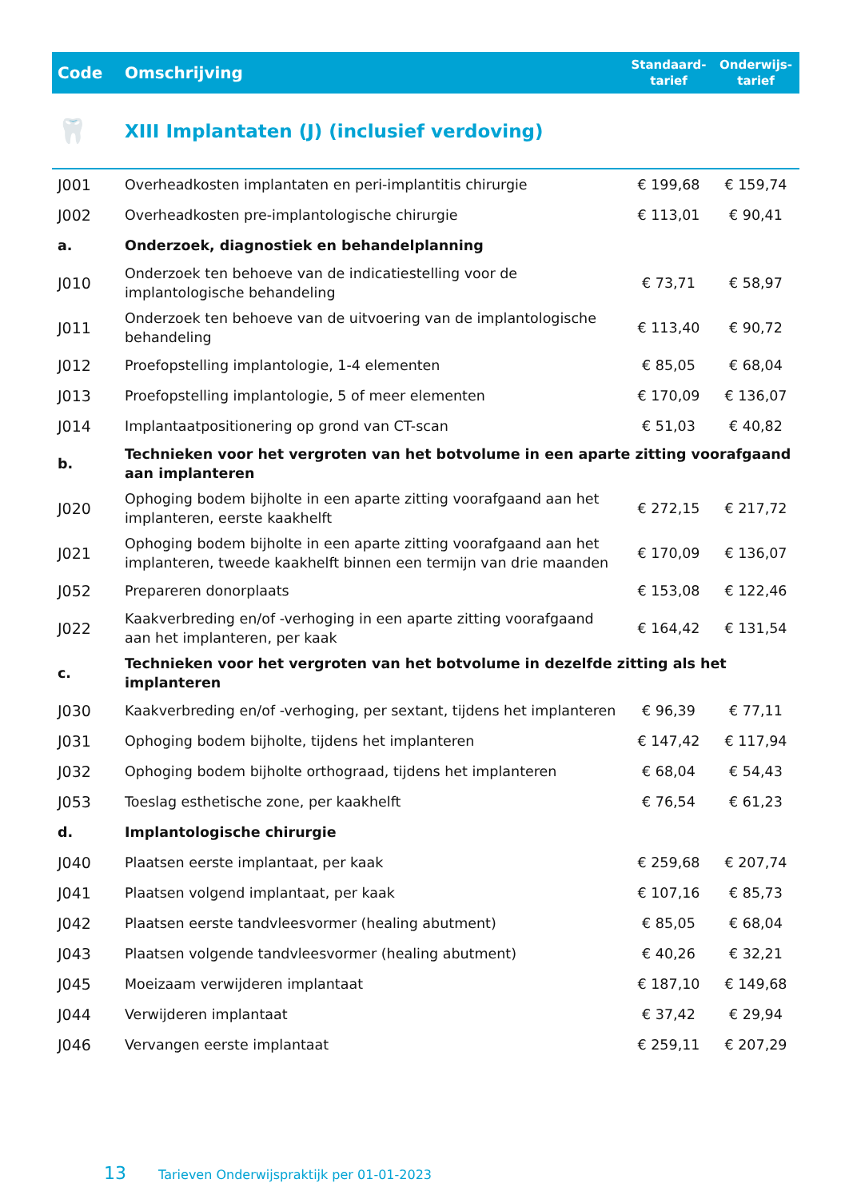| Code | Omschrijving | Standaard- tarief | Onderwijs- tarief |
| --- | --- | --- | --- |
| 🦷 | XIII Implantaten (J) (inclusief verdoving) | | |
| J001 | Overheadkosten implantaten en peri-implantitis chirurgie | € 199,68 | € 159,74 |
| J002 | Overheadkosten pre-implantologische chirurgie | € 113,01 | € 90,41 |
| a. | Onderzoek, diagnostiek en behandelplanning | | |
| J010 | Onderzoek ten behoeve van de indicatiestelling voor de implantologische behandeling | € 73,71 | € 58,97 |
| J011 | Onderzoek ten behoeve van de uitvoering van de implantologische behandeling | € 113,40 | € 90,72 |
| J012 | Proefopstelling implantologie, 1-4 elementen | € 85,05 | € 68,04 |
| J013 | Proefopstelling implantologie, 5 of meer elementen | € 170,09 | € 136,07 |
| J014 | Implantaatpositionering op grond van CT-scan | € 51,03 | € 40,82 |
| b. | Technieken voor het vergroten van het botvolume in een aparte zitting voorafgaand aan implanteren | | |
| J020 | Ophoging bodem bijholte in een aparte zitting voorafgaand aan het implanteren, eerste kaakhelft | € 272,15 | € 217,72 |
| J021 | Ophoging bodem bijholte in een aparte zitting voorafgaand aan het implanteren, tweede kaakhelft binnen een termijn van drie maanden | € 170,09 | € 136,07 |
| J052 | Prepareren donorplaats | € 153,08 | € 122,46 |
| J022 | Kaakverbreding en/of -verhoging in een aparte zitting voorafgaand aan het implanteren, per kaak | € 164,42 | € 131,54 |
| c. | Technieken voor het vergroten van het botvolume in dezelfde zitting als het implanteren | | |
| J030 | Kaakverbreding en/of -verhoging, per sextant, tijdens het implanteren | € 96,39 | € 77,11 |
| J031 | Ophoging bodem bijholte, tijdens het implanteren | € 147,42 | € 117,94 |
| J032 | Ophoging bodem bijholte orthograad, tijdens het implanteren | € 68,04 | € 54,43 |
| J053 | Toeslag esthetische zone, per kaakhelft | € 76,54 | € 61,23 |
| d. | Implantologische chirurgie | | |
| J040 | Plaatsen eerste implantaat, per kaak | € 259,68 | € 207,74 |
| J041 | Plaatsen volgend implantaat, per kaak | € 107,16 | € 85,73 |
| J042 | Plaatsen eerste tandvleesvormer (healing abutment) | € 85,05 | € 68,04 |
| J043 | Plaatsen volgende tandvleesvormer (healing abutment) | € 40,26 | € 32,21 |
| J045 | Moeizaam verwijderen implantaat | € 187,10 | € 149,68 |
| J044 | Verwijderen implantaat | € 37,42 | € 29,94 |
| J046 | Vervangen eerste implantaat | € 259,11 | € 207,29 |
13 Tarieven Onderwijspraktijk per 01-01-2023